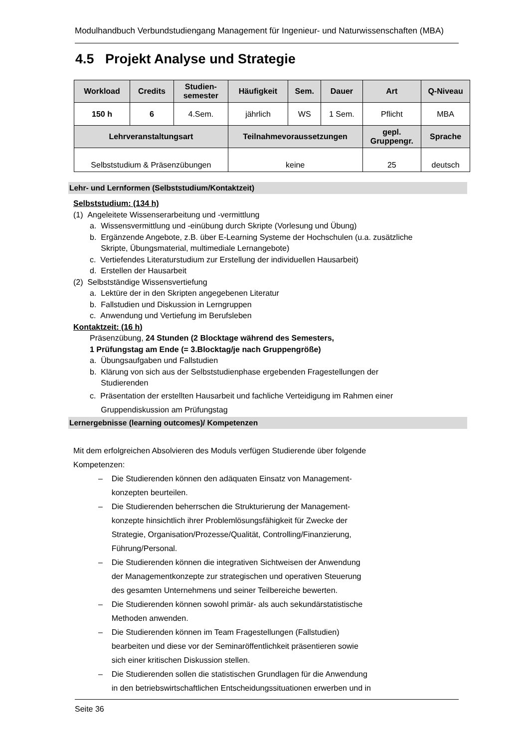Modulhandbuch Verbundstudiengang Management für Ingenieur- und Naturwissenschaften (MBA)
4.5 Projekt Analyse und Strategie
| Workload | Credits | Studien- semester | Häufigkeit | Sem. | Dauer | Art | Q-Niveau |
| --- | --- | --- | --- | --- | --- | --- | --- |
| 150 h | 6 | 4.Sem. | jährlich | WS | 1 Sem. | Pflicht | MBA |
| Lehrveranstaltungsart | | | Teilnahmevoraussetzungen | | | gepl. Gruppengr. | Sprache |
| Selbststudium & Präsenzübungen | | | keine | | | 25 | deutsch |
Lehr- und Lernformen (Selbststudium/Kontaktzeit)
Selbststudium: (134 h)
(1) Angeleitete Wissenserarbeitung und -vermittlung
a. Wissensvermittlung und -einübung durch Skripte (Vorlesung und Übung)
b. Ergänzende Angebote, z.B. über E-Learning Systeme der Hochschulen (u.a. zusätzliche
Skripte, Übungsmaterial, multimediale Lernangebote)
c. Vertiefendes Literaturstudium zur Erstellung der individuellen Hausarbeit)
d. Erstellen der Hausarbeit
(2) Selbstständige Wissensvertiefung
a. Lektüre der in den Skripten angegebenen Literatur
b. Fallstudien und Diskussion in Lerngruppen
c. Anwendung und Vertiefung im Berufsleben
Kontaktzeit: (16 h)
Präsenzübung, 24 Stunden (2 Blocktage während des Semesters,
1 Prüfungstag am Ende (= 3.Blocktag/je nach Gruppengröße)
a. Übungsaufgaben und Fallstudien
b. Klärung von sich aus der Selbststudienphase ergebenden Fragestellungen der
Studierenden
c. Präsentation der erstellten Hausarbeit und fachliche Verteidigung im Rahmen einer
Gruppendiskussion am Prüfungstag
Lernergebnisse (learning outcomes)/ Kompetenzen
Mit dem erfolgreichen Absolvieren des Moduls verfügen Studierende über folgende
Kompetenzen:
– Die Studierenden können den adäquaten Einsatz von Management-
konzepten beurteilen.
– Die Studierenden beherrschen die Strukturierung der Management-
konzepte hinsichtlich ihrer Problemlösungsfähigkeit für Zwecke der
Strategie, Organisation/Prozesse/Qualität, Controlling/Finanzierung,
Führung/Personal.
– Die Studierenden können die integrativen Sichtweisen der Anwendung
der Managementkonzepte zur strategischen und operativen Steuerung
des gesamten Unternehmens und seiner Teilbereiche bewerten.
– Die Studierenden können sowohl primär- als auch sekundärstatistische
Methoden anwenden.
– Die Studierenden können im Team Fragestellungen (Fallstudien)
bearbeiten und diese vor der Seminaröffentlichkeit präsentieren sowie
sich einer kritischen Diskussion stellen.
– Die Studierenden sollen die statistischen Grundlagen für die Anwendung
in den betriebswirtschaftlichen Entscheidungssituationen erwerben und in
Seite 36